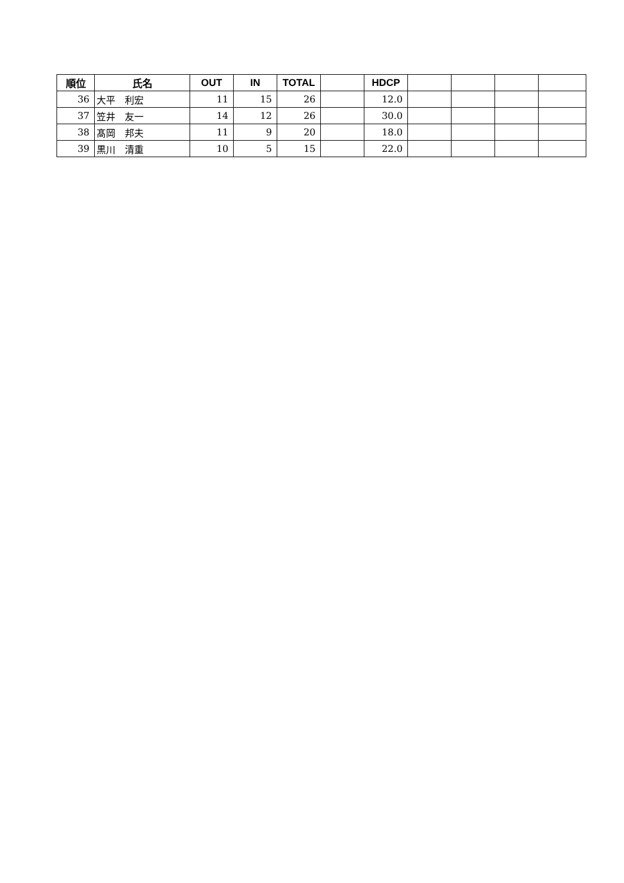| 順位 | 氏名 | OUT | IN | TOTAL | | HDCP | | | | |
| --- | --- | --- | --- | --- | --- | --- | --- | --- | --- | --- |
| 36 | 大平 利宏 | 11 | 15 | 26 | | 12.0 | | | | |
| 37 | 笠井 友一 | 14 | 12 | 26 | | 30.0 | | | | |
| 38 | 髙岡 邦夫 | 11 | 9 | 20 | | 18.0 | | | | |
| 39 | 黒川 清重 | 10 | 5 | 15 | | 22.0 | | | | |